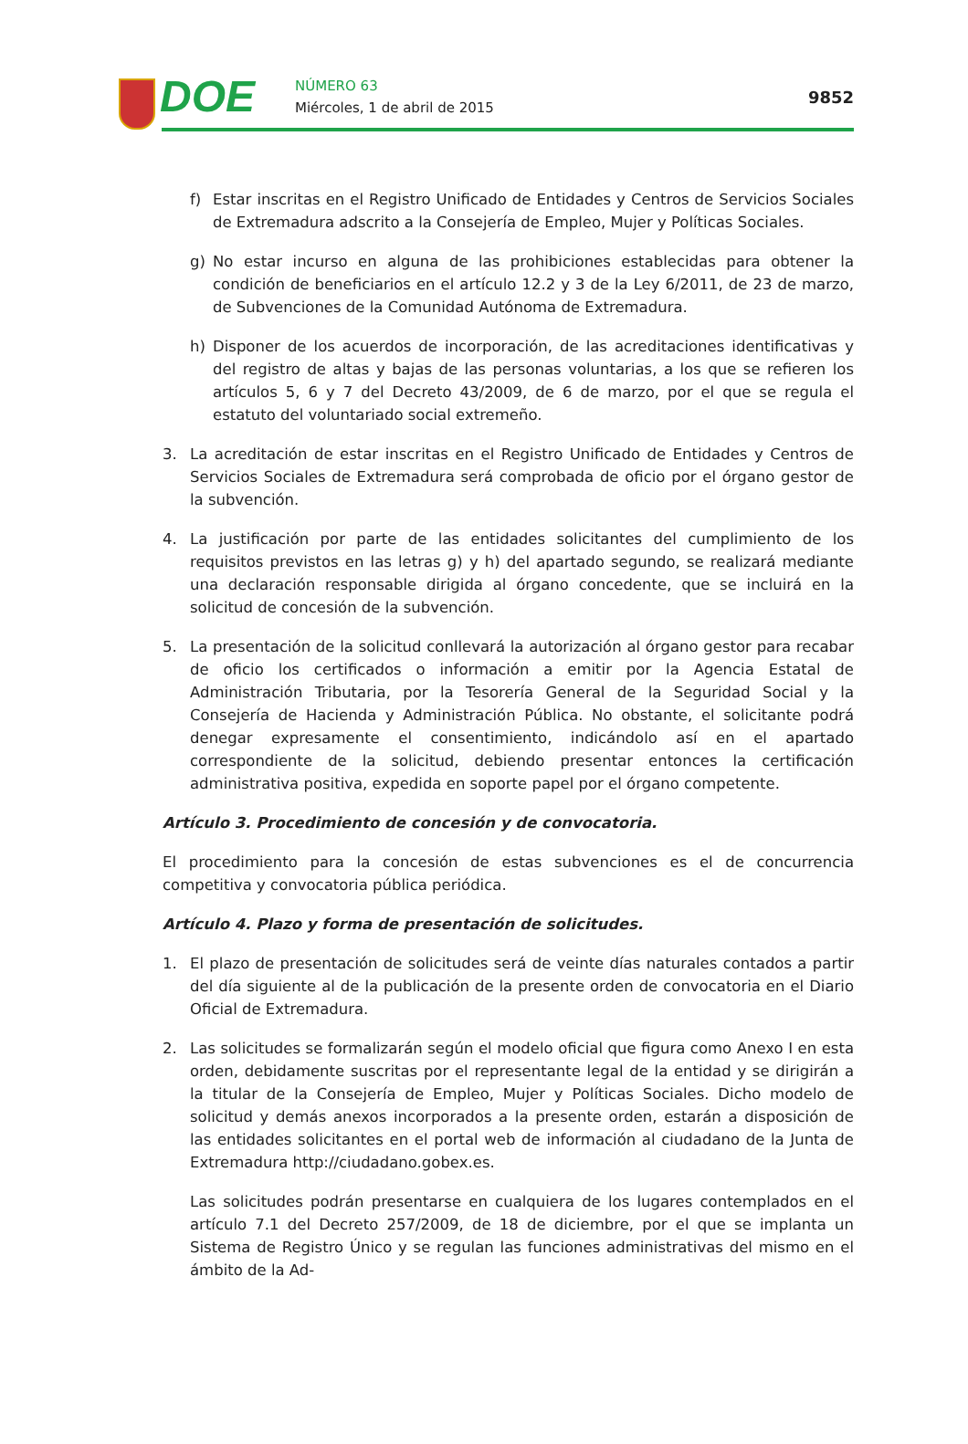DOE
NÚMERO 63
Miércoles, 1 de abril de 2015
9852
f) Estar inscritas en el Registro Unificado de Entidades y Centros de Servicios Sociales de Extremadura adscrito a la Consejería de Empleo, Mujer y Políticas Sociales.
g) No estar incurso en alguna de las prohibiciones establecidas para obtener la condición de beneficiarios en el artículo 12.2 y 3 de la Ley 6/2011, de 23 de marzo, de Subvenciones de la Comunidad Autónoma de Extremadura.
h) Disponer de los acuerdos de incorporación, de las acreditaciones identificativas y del registro de altas y bajas de las personas voluntarias, a los que se refieren los artículos 5, 6 y 7 del Decreto 43/2009, de 6 de marzo, por el que se regula el estatuto del voluntariado social extremeño.
3. La acreditación de estar inscritas en el Registro Unificado de Entidades y Centros de Servicios Sociales de Extremadura será comprobada de oficio por el órgano gestor de la subvención.
4. La justificación por parte de las entidades solicitantes del cumplimiento de los requisitos previstos en las letras g) y h) del apartado segundo, se realizará mediante una declaración responsable dirigida al órgano concedente, que se incluirá en la solicitud de concesión de la subvención.
5. La presentación de la solicitud conllevará la autorización al órgano gestor para recabar de oficio los certificados o información a emitir por la Agencia Estatal de Administración Tributaria, por la Tesorería General de la Seguridad Social y la Consejería de Hacienda y Administración Pública. No obstante, el solicitante podrá denegar expresamente el consentimiento, indicándolo así en el apartado correspondiente de la solicitud, debiendo presentar entonces la certificación administrativa positiva, expedida en soporte papel por el órgano competente.
Artículo 3. Procedimiento de concesión y de convocatoria.
El procedimiento para la concesión de estas subvenciones es el de concurrencia competitiva y convocatoria pública periódica.
Artículo 4. Plazo y forma de presentación de solicitudes.
1. El plazo de presentación de solicitudes será de veinte días naturales contados a partir del día siguiente al de la publicación de la presente orden de convocatoria en el Diario Oficial de Extremadura.
2. Las solicitudes se formalizarán según el modelo oficial que figura como Anexo I en esta orden, debidamente suscritas por el representante legal de la entidad y se dirigirán a la titular de la Consejería de Empleo, Mujer y Políticas Sociales. Dicho modelo de solicitud y demás anexos incorporados a la presente orden, estarán a disposición de las entidades solicitantes en el portal web de información al ciudadano de la Junta de Extremadura http://ciudadano.gobex.es.
Las solicitudes podrán presentarse en cualquiera de los lugares contemplados en el artículo 7.1 del Decreto 257/2009, de 18 de diciembre, por el que se implanta un Sistema de Registro Único y se regulan las funciones administrativas del mismo en el ámbito de la Ad-